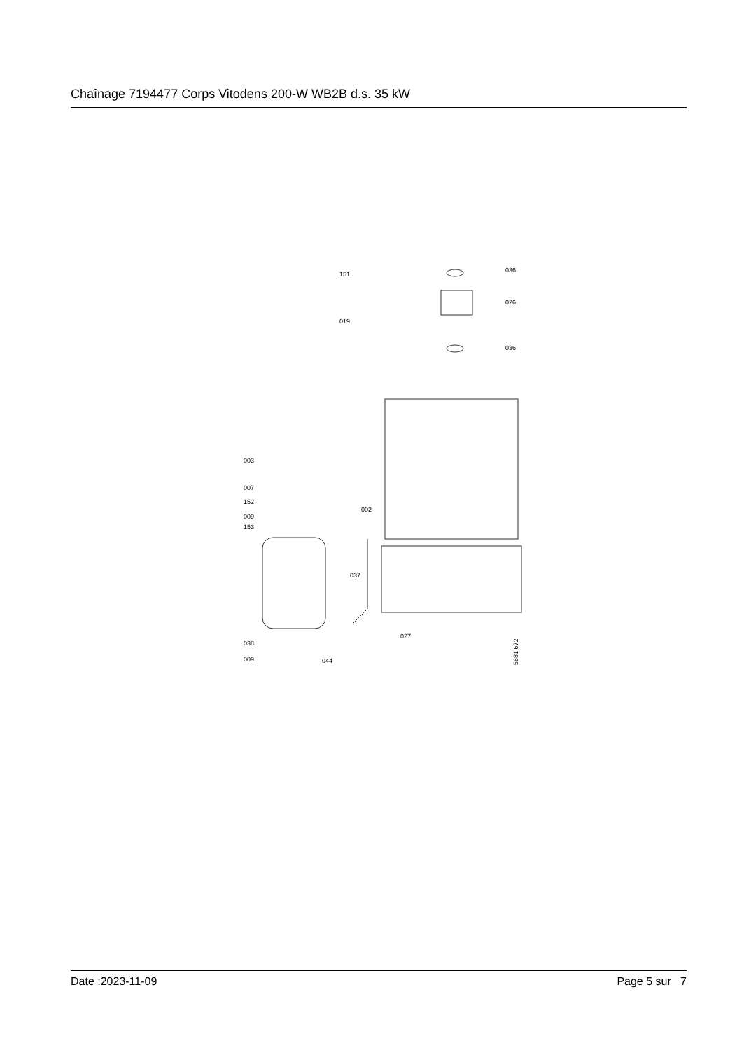Chaînage 7194477 Corps Vitodens 200-W WB2B d.s. 35 kW
151
036
026
019
036
003
007
152
009
153
002
037
027
038
009
044
5681 672
Date :2023-11-09 Page 5 sur 7